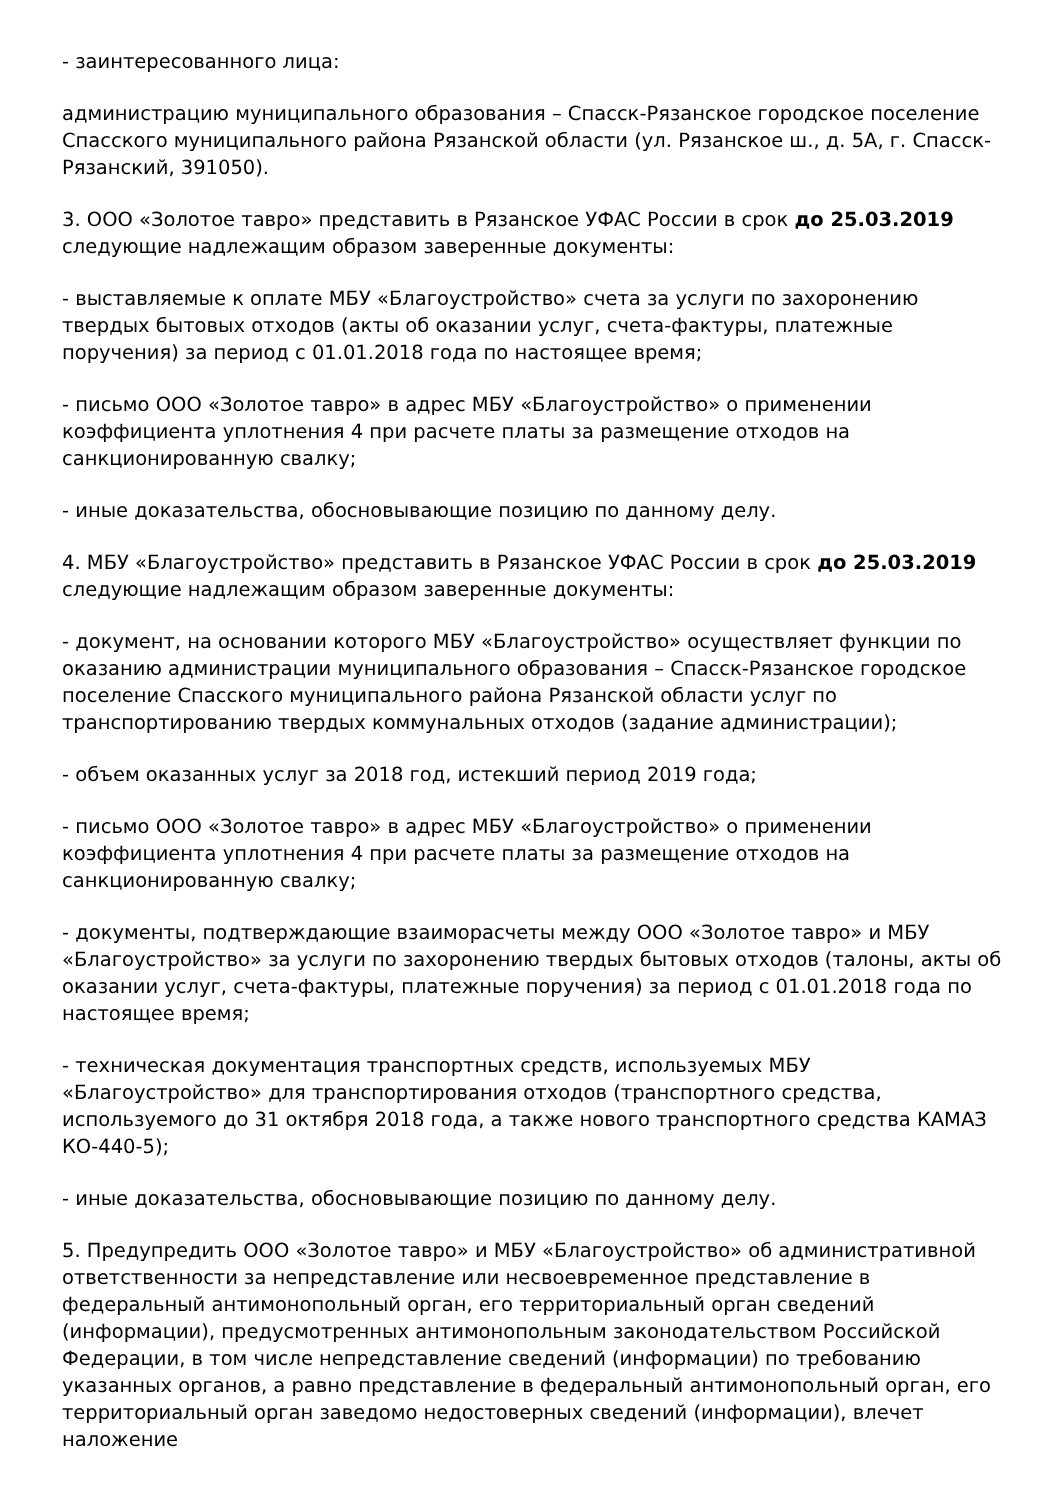- заинтересованного лица:
администрацию муниципального образования – Спасск-Рязанское городское поселение Спасского муниципального района Рязанской области (ул. Рязанское ш., д. 5А, г. Спасск-Рязанский, 391050).
3. ООО «Золотое тавро» представить в Рязанское УФАС России в срок до 25.03.2019 следующие надлежащим образом заверенные документы:
- выставляемые к оплате МБУ «Благоустройство» счета за услуги по захоронению твердых бытовых отходов (акты об оказании услуг, счета-фактуры, платежные поручения) за период с 01.01.2018 года по настоящее время;
- письмо ООО «Золотое тавро» в адрес МБУ «Благоустройство» о применении коэффициента уплотнения 4 при расчете платы за размещение отходов на санкционированную свалку;
- иные доказательства, обосновывающие позицию по данному делу.
4. МБУ «Благоустройство» представить в Рязанское УФАС России в срок до 25.03.2019 следующие надлежащим образом заверенные документы:
- документ, на основании которого МБУ «Благоустройство» осуществляет функции по оказанию администрации муниципального образования – Спасск-Рязанское городское поселение Спасского муниципального района Рязанской области услуг по транспортированию твердых коммунальных отходов (задание администрации);
- объем оказанных услуг за 2018 год, истекший период 2019 года;
- письмо ООО «Золотое тавро» в адрес МБУ «Благоустройство» о применении коэффициента уплотнения 4 при расчете платы за размещение отходов на санкционированную свалку;
- документы, подтверждающие взаиморасчеты между ООО «Золотое тавро» и МБУ «Благоустройство» за услуги по захоронению твердых бытовых отходов (талоны, акты об оказании услуг, счета-фактуры, платежные поручения) за период с 01.01.2018 года по настоящее время;
- техническая документация транспортных средств, используемых МБУ «Благоустройство» для транспортирования отходов (транспортного средства, используемого до 31 октября 2018 года, а также нового транспортного средства КАМАЗ КО-440-5);
- иные доказательства, обосновывающие позицию по данному делу.
5. Предупредить ООО «Золотое тавро» и МБУ «Благоустройство» об административной ответственности за непредставление или несвоевременное представление в федеральный антимонопольный орган, его территориальный орган сведений (информации), предусмотренных антимонопольным законодательством Российской Федерации, в том числе непредставление сведений (информации) по требованию указанных органов, а равно представление в федеральный антимонопольный орган, его территориальный орган заведомо недостоверных сведений (информации), влечет наложение